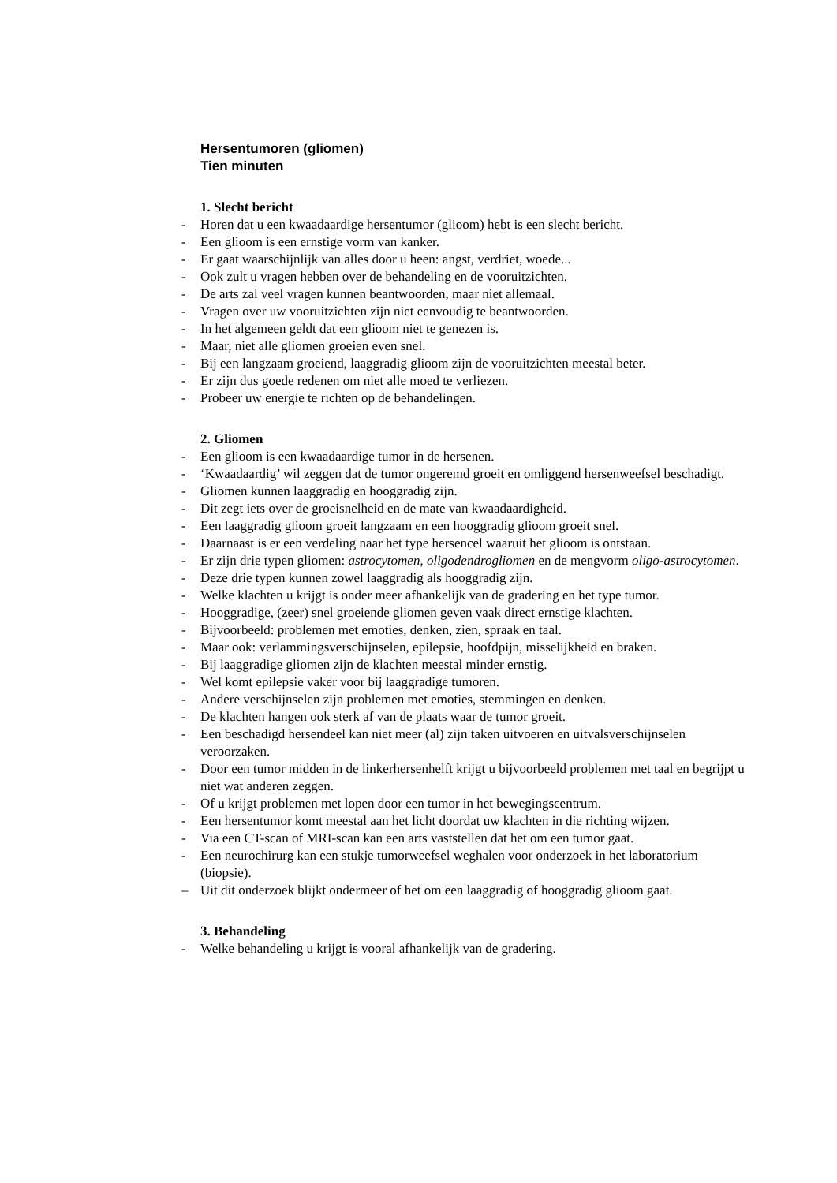Hersentumoren (gliomen)
Tien minuten
1. Slecht bericht
- Horen dat u een kwaadaardige hersentumor (glioom) hebt is een slecht bericht.
- Een glioom is een ernstige vorm van kanker.
- Er gaat waarschijnlijk van alles door u heen: angst, verdriet, woede...
- Ook zult u vragen hebben over de behandeling en de vooruitzichten.
- De arts zal veel vragen kunnen beantwoorden, maar niet allemaal.
- Vragen over uw vooruitzichten zijn niet eenvoudig te beantwoorden.
- In het algemeen geldt dat een glioom niet te genezen is.
- Maar, niet alle gliomen groeien even snel.
- Bij een langzaam groeiend, laaggradig glioom zijn de vooruitzichten meestal beter.
- Er zijn dus goede redenen om niet alle moed te verliezen.
- Probeer uw energie te richten op de behandelingen.
2. Gliomen
- Een glioom is een kwaadaardige tumor in de hersenen.
- ‘Kwaadaardig’ wil zeggen dat de tumor ongeremd groeit en omliggend hersenweefsel beschadigt.
- Gliomen kunnen laaggradig en hooggradig zijn.
- Dit zegt iets over de groeisnelheid en de mate van kwaadaardigheid.
- Een laaggradig glioom groeit langzaam en een hooggradig glioom groeit snel.
- Daarnaast is er een verdeling naar het type hersencel waaruit het glioom is ontstaan.
- Er zijn drie typen gliomen: astrocytomen, oligodendrogliomen en de mengvorm oligo-astrocytomen.
- Deze drie typen kunnen zowel laaggradig als hooggradig zijn.
- Welke klachten u krijgt is onder meer afhankelijk van de gradering en het type tumor.
- Hooggradige, (zeer) snel groeiende gliomen geven vaak direct ernstige klachten.
- Bijvoorbeeld: problemen met emoties, denken, zien, spraak en taal.
- Maar ook: verlammingsverschijnselen, epilepsie, hoofdpijn, misselijkheid en braken.
- Bij laaggradige gliomen zijn de klachten meestal minder ernstig.
- Wel komt epilepsie vaker voor bij laaggradige tumoren.
- Andere verschijnselen zijn problemen met emoties, stemmingen en denken.
- De klachten hangen ook sterk af van de plaats waar de tumor groeit.
- Een beschadigd hersendeel kan niet meer (al) zijn taken uitvoeren en uitvalsverschijnselen veroorzaken.
- Door een tumor midden in de linkerhersenhelft krijgt u bijvoorbeeld problemen met taal en begrijpt u niet wat anderen zeggen.
- Of u krijgt problemen met lopen door een tumor in het bewegingscentrum.
- Een hersentumor komt meestal aan het licht doordat uw klachten in die richting wijzen.
- Via een CT-scan of MRI-scan kan een arts vaststellen dat het om een tumor gaat.
- Een neurochirurg kan een stukje tumorweefsel weghalen voor onderzoek in het laboratorium (biopsie).
– Uit dit onderzoek blijkt ondermeer of het om een laaggradig of hooggradig glioom gaat.
3. Behandeling
- Welke behandeling u krijgt is vooral afhankelijk van de gradering.